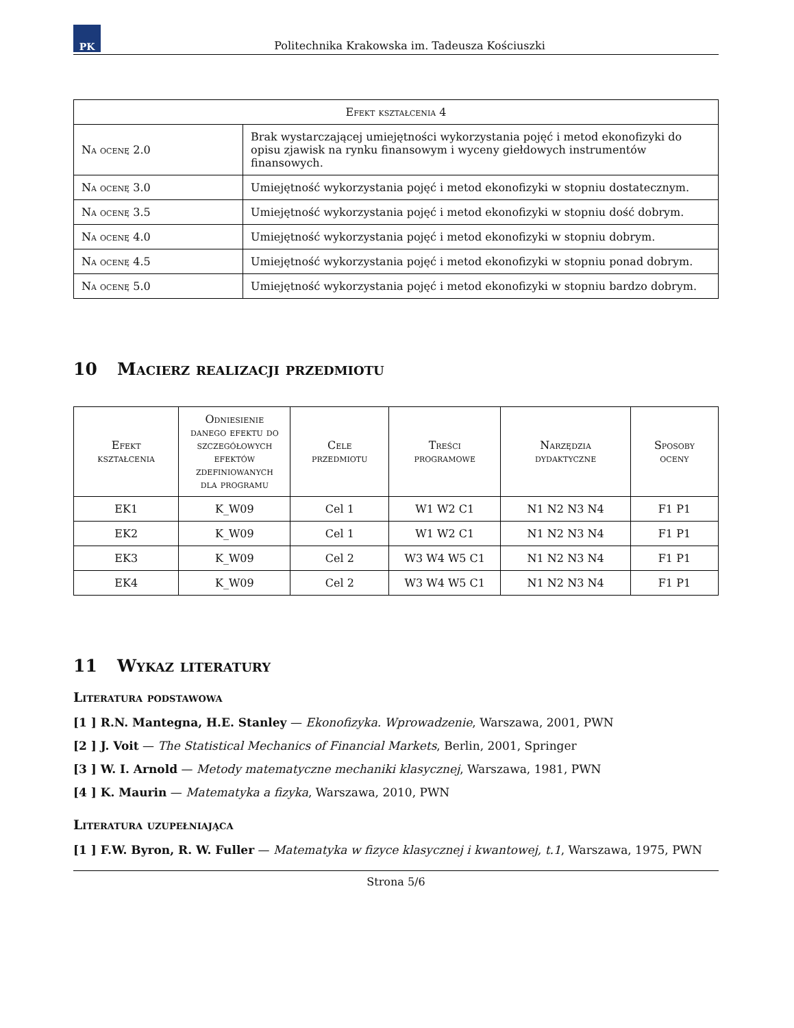PK
Politechnika Krakowska im. Tadeusza Kościuszki
| Efekt kształcenia 4 | |
| --- | --- |
| Na ocenę 2.0 | Brak wystarczającej umiejętności wykorzystania pojęć i metod ekonofizyki do opisu zjawisk na rynku finansowym i wyceny giełdowych instrumentów finansowych. |
| Na ocenę 3.0 | Umiejętność wykorzystania pojęć i metod ekonofizyki w stopniu dostatecznym. |
| Na ocenę 3.5 | Umiejętność wykorzystania pojęć i metod ekonofizyki w stopniu dość dobrym. |
| Na ocenę 4.0 | Umiejętność wykorzystania pojęć i metod ekonofizyki w stopniu dobrym. |
| Na ocenę 4.5 | Umiejętność wykorzystania pojęć i metod ekonofizyki w stopniu ponad dobrym. |
| Na ocenę 5.0 | Umiejętność wykorzystania pojęć i metod ekonofizyki w stopniu bardzo dobrym. |
10 Macierz realizacji przedmiotu
| Efekt kształcenia | Odniesienie danego efektu do szczegółowych efektów zdefiniowanych dla programu | Cele przedmiotu | Treści programowe | Narzędzia dydaktyczne | Sposoby oceny |
| --- | --- | --- | --- | --- | --- |
| EK1 | K_W09 | Cel 1 | W1 W2 C1 | N1 N2 N3 N4 | F1 P1 |
| EK2 | K_W09 | Cel 1 | W1 W2 C1 | N1 N2 N3 N4 | F1 P1 |
| EK3 | K_W09 | Cel 2 | W3 W4 W5 C1 | N1 N2 N3 N4 | F1 P1 |
| EK4 | K_W09 | Cel 2 | W3 W4 W5 C1 | N1 N2 N3 N4 | F1 P1 |
11 Wykaz literatury
Literatura podstawowa
[1 ] R.N. Mantegna, H.E. Stanley — Ekonofizyka. Wprowadzenie, Warszawa, 2001, PWN
[2 ] J. Voit — The Statistical Mechanics of Financial Markets, Berlin, 2001, Springer
[3 ] W. I. Arnold — Metody matematyczne mechaniki klasycznej, Warszawa, 1981, PWN
[4 ] K. Maurin — Matematyka a fizyka, Warszawa, 2010, PWN
Literatura uzupełniająca
[1 ] F.W. Byron, R. W. Fuller — Matematyka w fizyce klasycznej i kwantowej, t.1, Warszawa, 1975, PWN
Strona 5/6